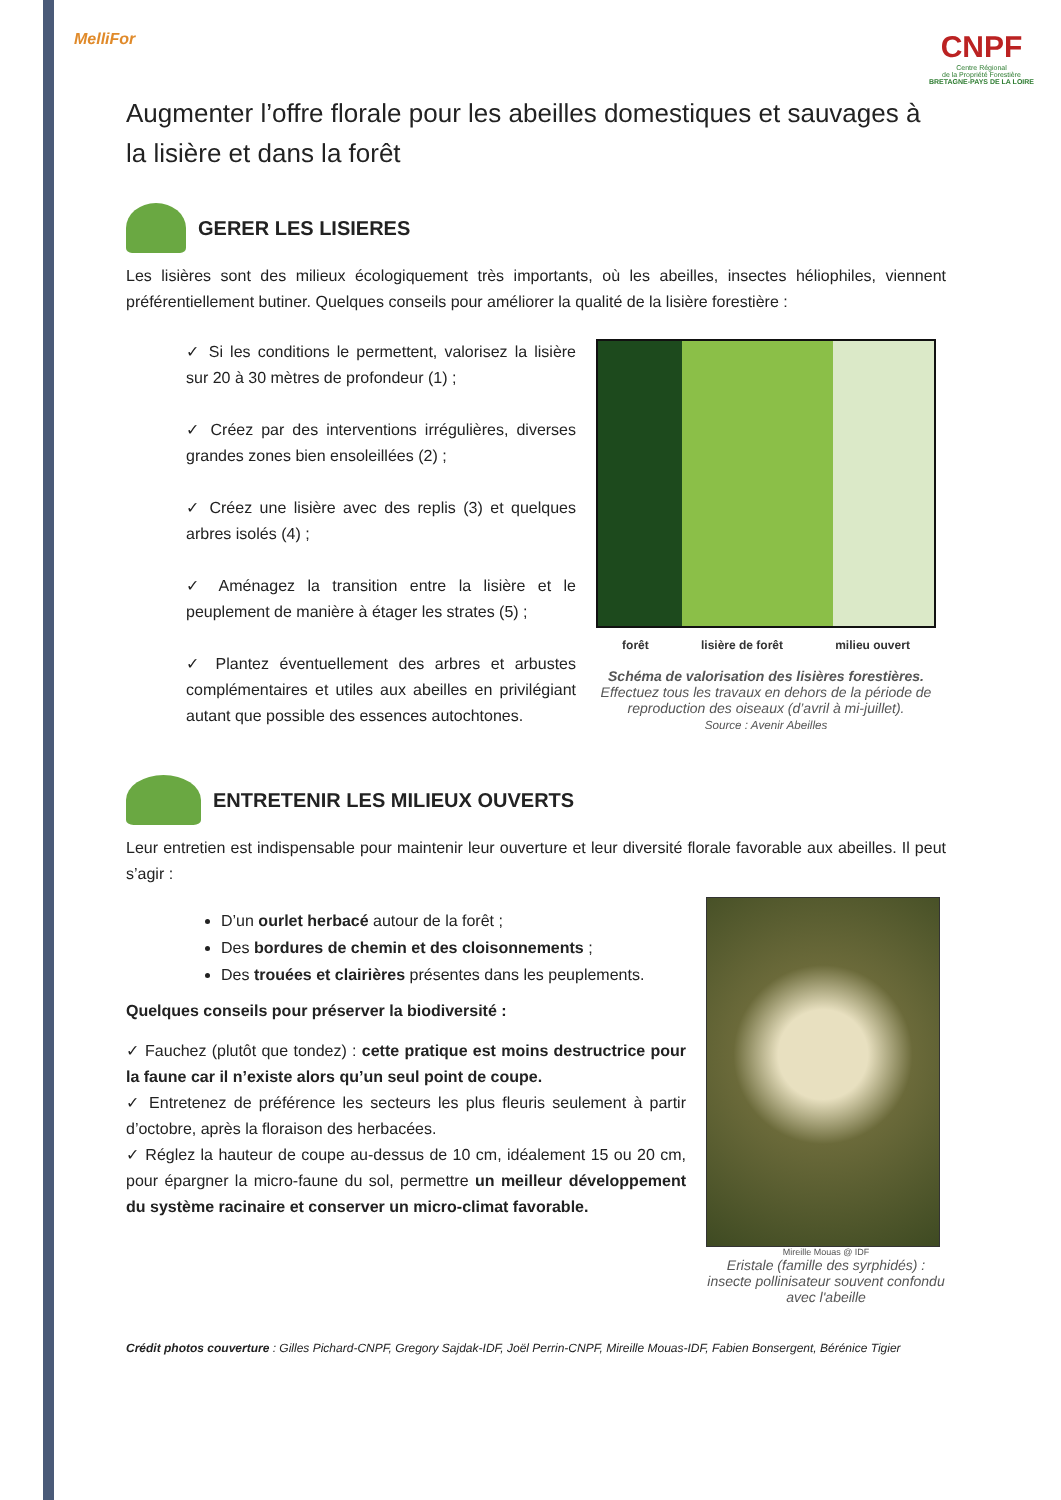MelliFor
CNPF
Centre Régional
de la Propriété Forestière
BRETAGNE-PAYS DE LA LOIRE
Augmenter l’offre florale pour les abeilles domestiques et sauvages à la lisière et dans la forêt
GERER LES LISIERES
Les lisières sont des milieux écologiquement très importants, où les abeilles, insectes héliophiles, viennent préférentiellement butiner. Quelques conseils pour améliorer la qualité de la lisière forestière :
✓ Si les conditions le permettent, valorisez la lisière sur 20 à 30 mètres de profondeur (1) ;
✓ Créez par des interventions irrégulières, diverses grandes zones bien ensoleillées (2) ;
✓ Créez une lisière avec des replis (3) et quelques arbres isolés (4) ;
✓ Aménagez la transition entre la lisière et le peuplement de manière à étager les strates (5) ;
✓ Plantez éventuellement des arbres et arbustes complémentaires et utiles aux abeilles en privilégiant autant que possible des essences autochtones.
forêt lisière de forêt milieu ouvert
Schéma de valorisation des lisières forestières.
Effectuez tous les travaux en dehors de la période de reproduction des oiseaux (d’avril à mi-juillet).
Source : Avenir Abeilles
ENTRETENIR LES MILIEUX OUVERTS
Leur entretien est indispensable pour maintenir leur ouverture et leur diversité florale favorable aux abeilles. Il peut s’agir :
D’un ourlet herbacé autour de la forêt ;
Des bordures de chemin et des cloisonnements ;
Des trouées et clairières présentes dans les peuplements.
Quelques conseils pour préserver la biodiversité :
✓ Fauchez (plutôt que tondez) : cette pratique est moins destructrice pour la faune car il n’existe alors qu’un seul point de coupe.
✓ Entretenez de préférence les secteurs les plus fleuris seulement à partir d’octobre, après la floraison des herbacées.
✓ Réglez la hauteur de coupe au-dessus de 10 cm, idéalement 15 ou 20 cm, pour épargner la micro-faune du sol, permettre un meilleur développement du système racinaire et conserver un micro-climat favorable.
Mireille Mouas @ IDF
Eristale (famille des syrphidés) : insecte pollinisateur souvent confondu avec l'abeille
Crédit photos couverture : Gilles Pichard-CNPF, Gregory Sajdak-IDF, Joël Perrin-CNPF, Mireille Mouas-IDF, Fabien Bonsergent, Bérénice Tigier